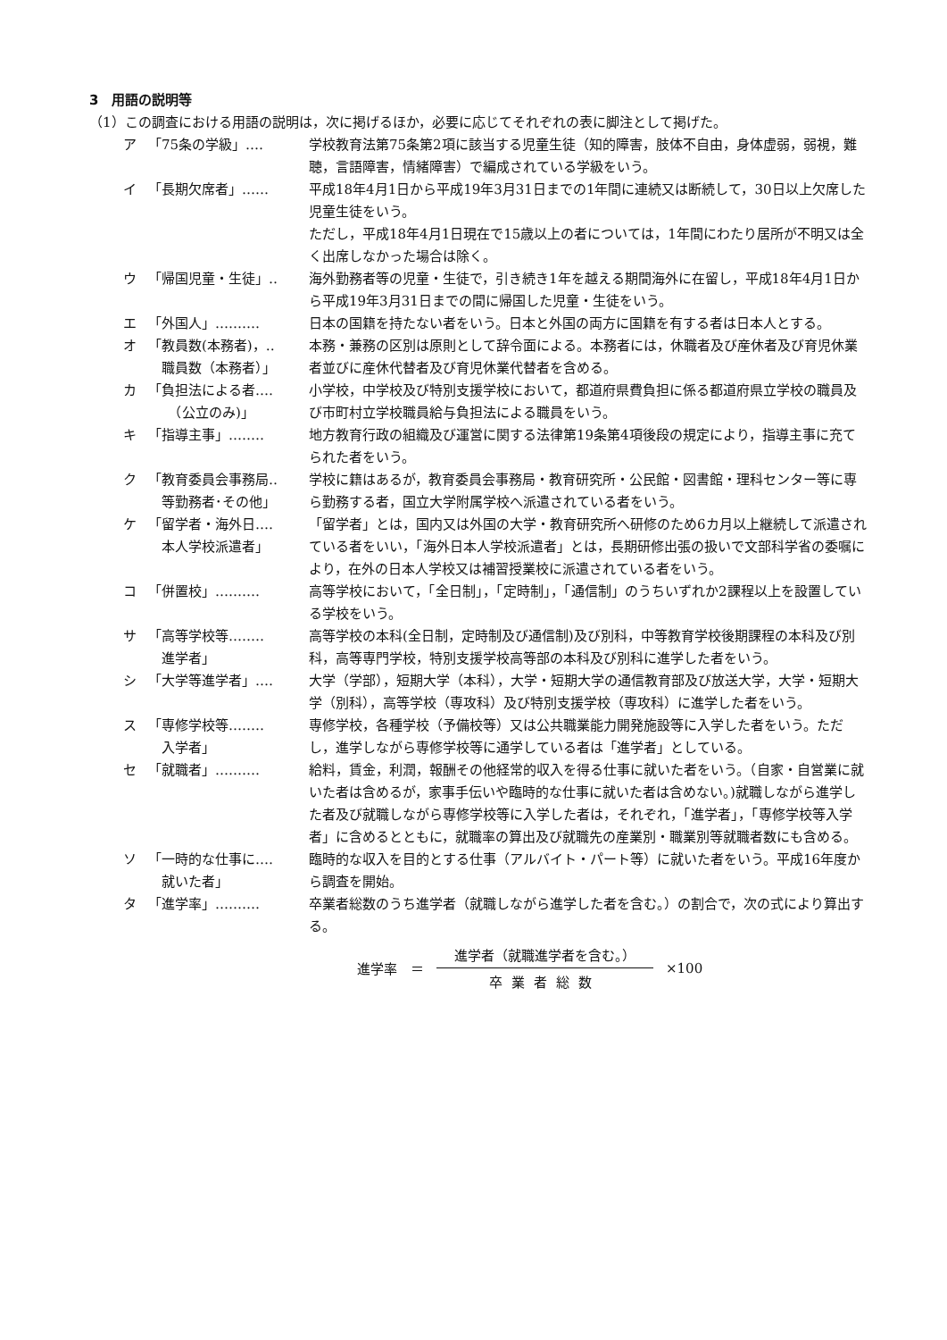3　用語の説明等
（1）この調査における用語の説明は，次に掲げるほか，必要に応じてそれぞれの表に脚注として掲げた。
ア 「75条の学級」‥‥ 学校教育法第75条第2項に該当する児童生徒（知的障害，肢体不自由，身体虚弱，弱視，難聴，言語障害，情緒障害）で編成されている学級をいう。
イ 「長期欠席者」‥‥‥ 平成18年4月1日から平成19年3月31日までの1年間に連続又は断続して，30日以上欠席した児童生徒をいう。
ただし，平成18年4月1日現在で15歳以上の者については，1年間にわたり居所が不明又は全く出席しなかった場合は除く。
ウ 「帰国児童・生徒」‥ 海外勤務者等の児童・生徒で，引き続き1年を越える期間海外に在留し，平成18年4月1日から平成19年3月31日までの間に帰国した児童・生徒をいう。
エ 「外国人」‥‥‥‥‥ 日本の国籍を持たない者をいう。日本と外国の両方に国籍を有する者は日本人とする。
オ 「教員数(本務者)，‥
　職員数（本務者）」 本務・兼務の区別は原則として辞令面による。本務者には，休職者及び産休者及び育児休業者並びに産休代替者及び育児休業代替者を含める。
カ 「負担法による者‥‥
　　（公立のみ)」 小学校，中学校及び特別支援学校において，都道府県費負担に係る都道府県立学校の職員及び市町村立学校職員給与負担法による職員をいう。
キ 「指導主事」‥‥‥‥ 地方教育行政の組織及び運営に関する法律第19条第4項後段の規定により，指導主事に充てられた者をいう。
ク 「教育委員会事務局‥
　等勤務者･その他」 学校に籍はあるが，教育委員会事務局・教育研究所・公民館・図書館・理科センター等に専ら勤務する者，国立大学附属学校へ派遣されている者をいう。
ケ 「留学者・海外日‥‥
　本人学校派遣者」 「留学者」とは，国内又は外国の大学・教育研究所へ研修のため6カ月以上継続して派遣されている者をいい，「海外日本人学校派遣者」とは，長期研修出張の扱いで文部科学省の委嘱により，在外の日本人学校又は補習授業校に派遣されている者をいう。
コ 「併置校」‥‥‥‥‥ 高等学校において，「全日制」，「定時制」，「通信制」のうちいずれか2課程以上を設置している学校をいう。
サ 「高等学校等‥‥‥‥
　進学者」 高等学校の本科(全日制，定時制及び通信制)及び別科，中等教育学校後期課程の本科及び別科，高等専門学校，特別支援学校高等部の本科及び別科に進学した者をいう。
シ 「大学等進学者」‥‥ 大学（学部），短期大学（本科），大学・短期大学の通信教育部及び放送大学，大学・短期大学（別科），高等学校（専攻科）及び特別支援学校（専攻科）に進学した者をいう。
ス 「専修学校等‥‥‥‥
　入学者」 専修学校，各種学校（予備校等）又は公共職業能力開発施設等に入学した者をいう。ただし，進学しながら専修学校等に通学している者は「進学者」としている。
セ 「就職者」‥‥‥‥‥ 給料，賃金，利潤，報酬その他経常的収入を得る仕事に就いた者をいう。（自家・自営業に就いた者は含めるが，家事手伝いや臨時的な仕事に就いた者は含めない。)就職しながら進学した者及び就職しながら専修学校等に入学した者は，それぞれ，「進学者」，「専修学校等入学者」に含めるとともに，就職率の算出及び就職先の産業別・職業別等就職者数にも含める。
ソ 「一時的な仕事に‥‥
　就いた者」 臨時的な収入を目的とする仕事（アルバイト・パート等）に就いた者をいう。平成16年度から調査を開始。
タ 「進学率」‥‥‥‥‥ 卒業者総数のうち進学者（就職しながら進学した者を含む。）の割合で，次の式により算出する。
進学率　＝
進学者（就職進学者を含む。）
卒業者総数
×100